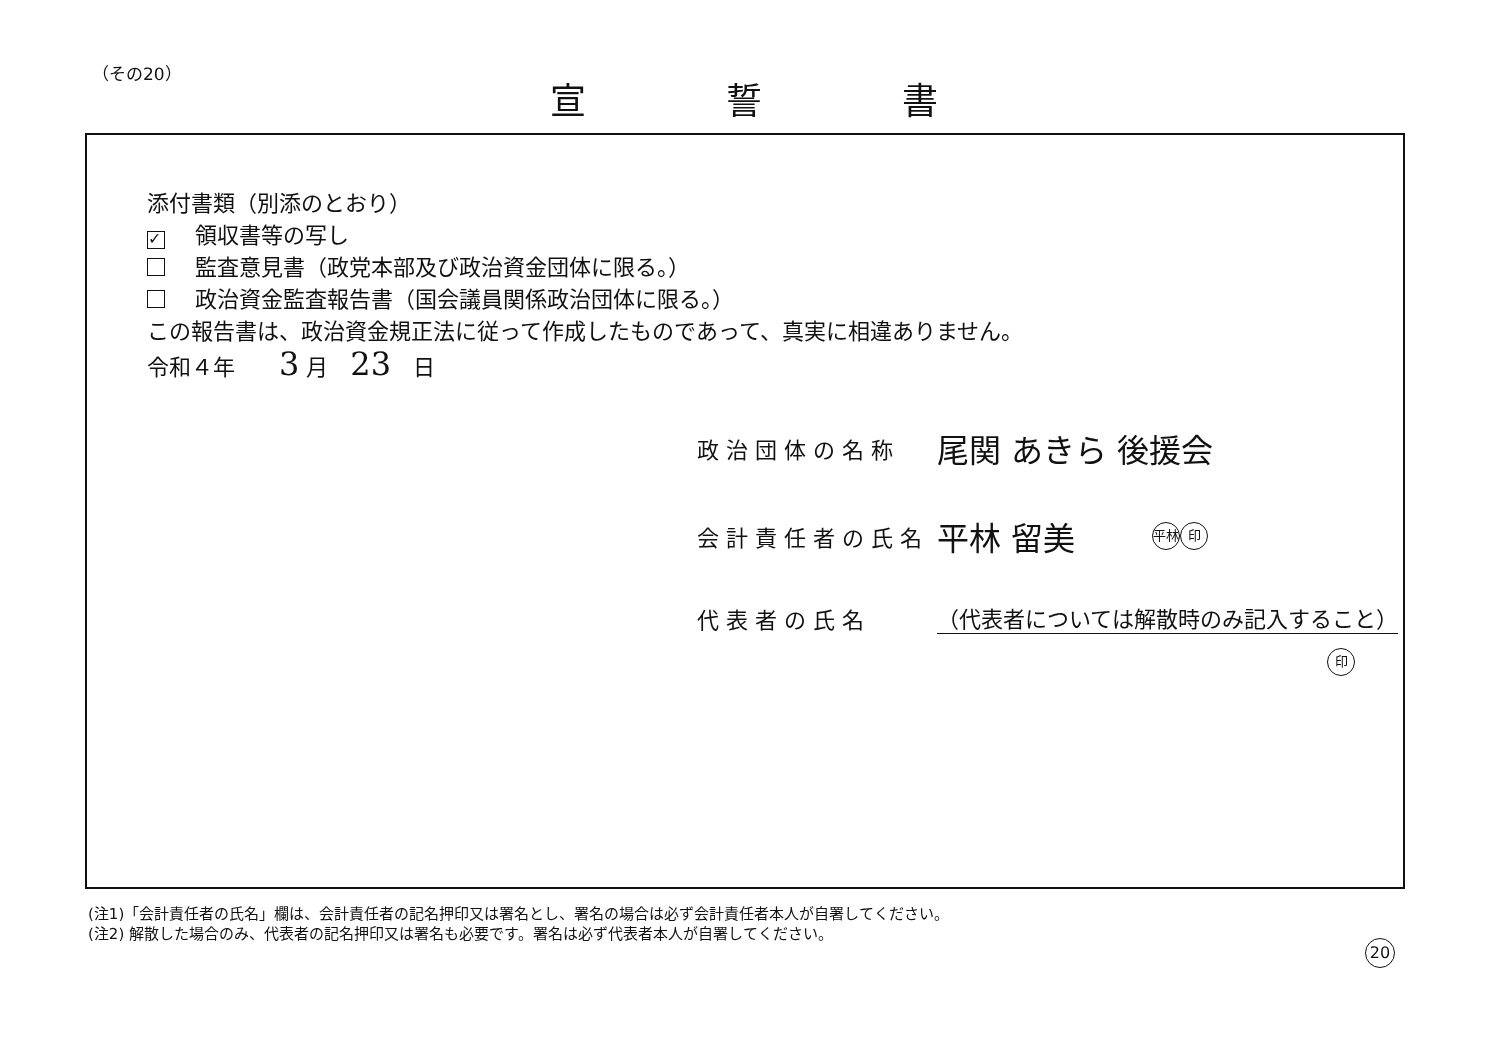（その20）
宣誓書
添付書類（別添のとおり）
✓ 領収書等の写し
監査意見書（政党本部及び政治資金団体に限る。）
政治資金監査報告書（国会議員関係政治団体に限る。）
この報告書は、政治資金規正法に従って作成したものであって、真実に相違ありません。
令和４年　　3 月　23　日
政治団体の名称 尾関 あきら 後援会
会計責任者の氏名 平林 留美 平林 印
代表者の氏名 （代表者については解散時のみ記入すること）
印
(注1)「会計責任者の氏名」欄は、会計責任者の記名押印又は署名とし、署名の場合は必ず会計責任者本人が自署してください。
(注2) 解散した場合のみ、代表者の記名押印又は署名も必要です。署名は必ず代表者本人が自署してください。
20